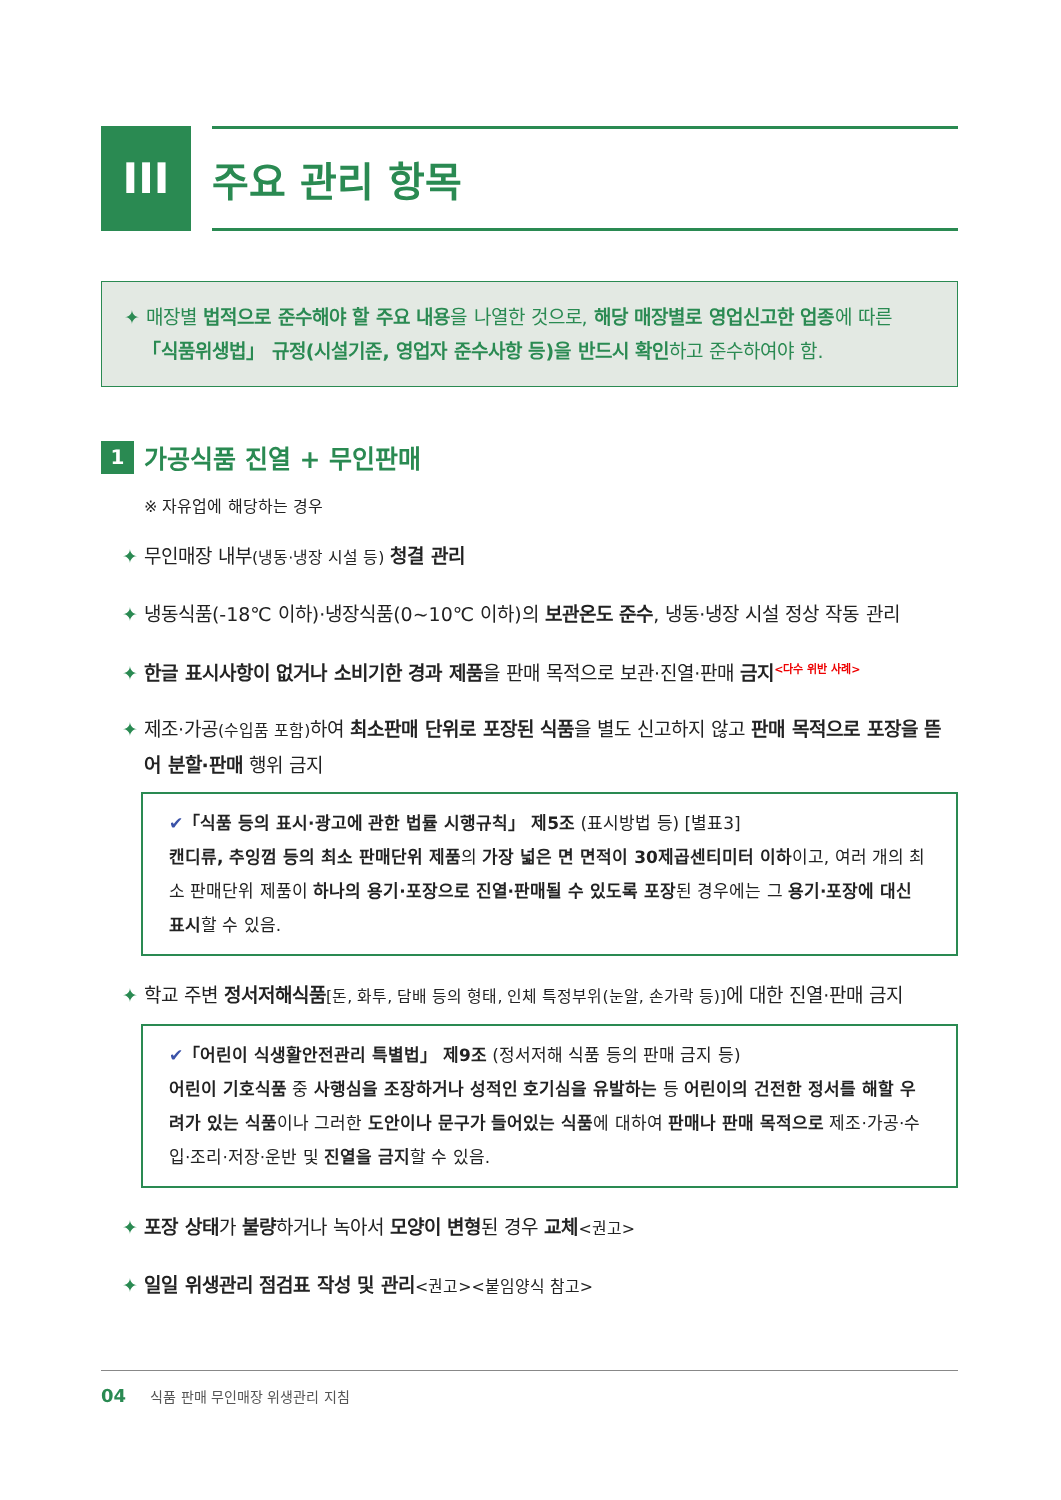III 주요 관리 항목
✦ 매장별 법적으로 준수해야 할 주요 내용을 나열한 것으로, 해당 매장별로 영업신고한 업종에 따른
「식품위생법」 규정(시설기준, 영업자 준수사항 등)을 반드시 확인하고 준수하여야 함.
1 가공식품 진열 + 무인판매
※ 자유업에 해당하는 경우
✦ 무인매장 내부(냉동·냉장 시설 등) 청결 관리
✦ 냉동식품(-18℃ 이하)·냉장식품(0~10℃ 이하)의 보관온도 준수, 냉동·냉장 시설 정상 작동 관리
✦ 한글 표시사항이 없거나 소비기한 경과 제품을 판매 목적으로 보관·진열·판매 금지<sup><다수 위반 사례></sup>
✦ 제조·가공(수입품 포함) 하여 최소판매 단위로 포장된 식품을 별도 신고하지 않고 판매 목적으로 포장을 뜯어 분할·판매 행위 금지
✔「식품 등의 표시·광고에 관한 법률 시행규칙」 제5조 (표시방법 등) [별표3]
캔디류, 추잉껌 등의 최소 판매단위 제품의 가장 넓은 면 면적이 30제곱센티미터 이하이고, 여러 개의 최소 판매단위 제품이 하나의 용기·포장으로 진열·판매될 수 있도록 포장된 경우에는 그 용기·포장에 대신 표시할 수 있음.
✦ 학교 주변 정서저해식품[돈, 화투, 담배 등의 형태, 인체 특정부위(눈알, 손가락 등)] 에 대한 진열·판매 금지
✔「어린이 식생활안전관리 특별법」 제9조 (정서저해 식품 등의 판매 금지 등)
어린이 기호식품 중 사행심을 조장하거나 성적인 호기심을 유발하는 등 어린이의 건전한 정서를 해할 우려가 있는 식품이나 그러한 도안이나 문구가 들어있는 식품에 대하여 판매나 판매 목적으로 제조·가공·수입·조리·저장·운반 및 진열을 금지할 수 있음.
✦ 포장 상태가 불량하거나 녹아서 모양이 변형된 경우 교체<권고>
✦ 일일 위생관리 점검표 작성 및 관리<권고><붙임양식 참고>
04 식품 판매 무인매장 위생관리 지침